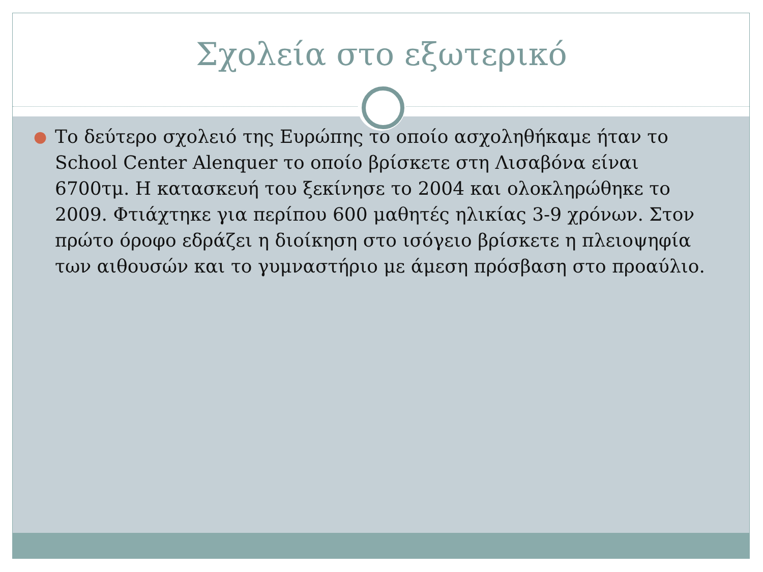Σχολεία στο εξωτερικό
● Το δεύτερο σχολειό της Ευρώπης το οποίο ασχοληθήκαμε ήταν το School Center Alenquer το οποίο βρίσκετε στη Λισαβόνα είναι 6700τμ. Η κατασκευή του ξεκίνησε το 2004 και ολοκληρώθηκε το 2009. Φτιάχτηκε για περίπου 600 μαθητές ηλικίας 3-9 χρόνων. Στον πρώτο όροφο εδράζει η διοίκηση στο ισόγειο βρίσκετε η πλειοψηφία των αιθουσών και το γυμναστήριο με άμεση πρόσβαση στο προαύλιο.